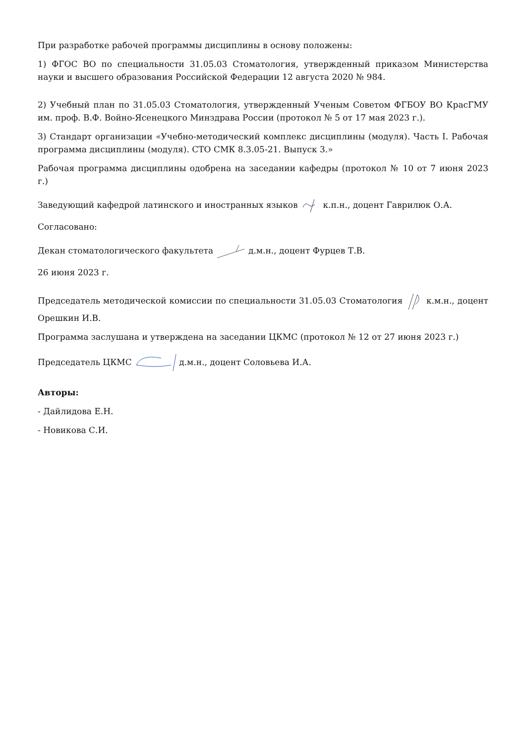При разработке рабочей программы дисциплины в основу положены:
1) ФГОС ВО по специальности 31.05.03 Стоматология, утвержденный приказом Министерства науки и высшего образования Российской Федерации 12 августа 2020 № 984.
2) Учебный план по 31.05.03 Стоматология, утвержденный Ученым Советом ФГБОУ ВО КрасГМУ им. проф. В.Ф. Войно-Ясенецкого Минздрава России (протокол № 5 от 17 мая 2023 г.).
3) Стандарт организации «Учебно-методический комплекс дисциплины (модуля). Часть I. Рабочая программа дисциплины (модуля). СТО СМК 8.3.05-21. Выпуск 3.»
Рабочая программа дисциплины одобрена на заседании кафедры (протокол № 10 от 7 июня 2023 г.)
Заведующий кафедрой латинского и иностранных языков к.п.н., доцент Гаврилюк О.А.
Согласовано:
Декан стоматологического факультета д.м.н., доцент Фурцев Т.В.
26 июня 2023 г.
Председатель методической комиссии по специальности 31.05.03 Стоматология к.м.н., доцент Орешкин И.В.
Программа заслушана и утверждена на заседании ЦКМС (протокол № 12 от 27 июня 2023 г.)
Председатель ЦКМС д.м.н., доцент Соловьева И.А.
Авторы:
- Дайлидова Е.Н.
- Новикова С.И.